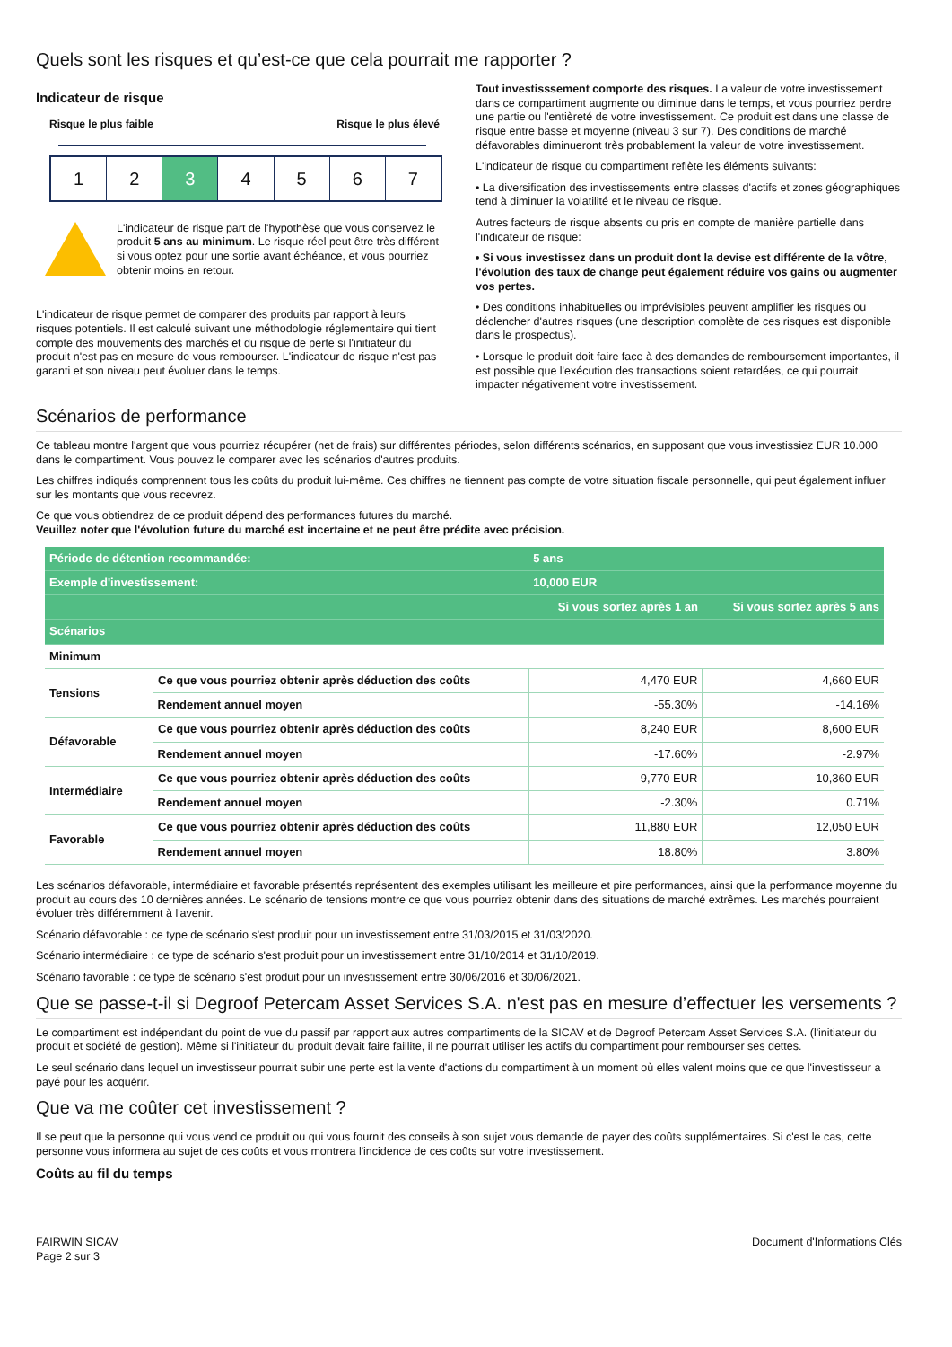Quels sont les risques et qu’est-ce que cela pourrait me rapporter ?
Indicateur de risque
Risque le plus faible Risque le plus élevé
1 2 3 4 5 6 7
L'indicateur de risque part de l'hypothèse que vous conservez le produit 5 ans au minimum. Le risque réel peut être très différent si vous optez pour une sortie avant échéance, et vous pourriez obtenir moins en retour.
L'indicateur de risque permet de comparer des produits par rapport à leurs risques potentiels. Il est calculé suivant une méthodologie réglementaire qui tient compte des mouvements des marchés et du risque de perte si l'initiateur du produit n'est pas en mesure de vous rembourser. L'indicateur de risque n'est pas garanti et son niveau peut évoluer dans le temps.
Tout investisssement comporte des risques. La valeur de votre investissement dans ce compartiment augmente ou diminue dans le temps, et vous pourriez perdre une partie ou l'entièreté de votre investissement. Ce produit est dans une classe de risque entre basse et moyenne (niveau 3 sur 7). Des conditions de marché défavorables diminueront très probablement la valeur de votre investissement.
L'indicateur de risque du compartiment reflète les éléments suivants:
• La diversification des investissements entre classes d'actifs et zones géographiques tend à diminuer la volatilité et le niveau de risque.
Autres facteurs de risque absents ou pris en compte de manière partielle dans l'indicateur de risque:
• Si vous investissez dans un produit dont la devise est différente de la vôtre, l'évolution des taux de change peut également réduire vos gains ou augmenter vos pertes.
• Des conditions inhabituelles ou imprévisibles peuvent amplifier les risques ou déclencher d'autres risques (une description complète de ces risques est disponible dans le prospectus).
• Lorsque le produit doit faire face à des demandes de remboursement importantes, il est possible que l'exécution des transactions soient retardées, ce qui pourrait impacter négativement votre investissement.
Scénarios de performance
Ce tableau montre l'argent que vous pourriez récupérer (net de frais) sur différentes périodes, selon différents scénarios, en supposant que vous investissiez EUR 10.000 dans le compartiment. Vous pouvez le comparer avec les scénarios d'autres produits.
Les chiffres indiqués comprennent tous les coûts du produit lui-même. Ces chiffres ne tiennent pas compte de votre situation fiscale personnelle, qui peut également influer sur les montants que vous recevrez.
Ce que vous obtiendrez de ce produit dépend des performances futures du marché.
Veuillez noter que l'évolution future du marché est incertaine et ne peut être prédite avec précision.
| Période de détention recommandée: | | 5 ans | |
| --- | --- | --- | --- |
| Exemple d'investissement: | | 10,000 EUR | |
| | | Si vous sortez après 1 an | Si vous sortez après 5 ans |
| Scénarios | | | |
| Minimum | | | |
| Tensions | Ce que vous pourriez obtenir après déduction des coûts | 4,470 EUR | 4,660 EUR |
| | Rendement annuel moyen | -55.30% | -14.16% |
| Défavorable | Ce que vous pourriez obtenir après déduction des coûts | 8,240 EUR | 8,600 EUR |
| | Rendement annuel moyen | -17.60% | -2.97% |
| Intermédiaire | Ce que vous pourriez obtenir après déduction des coûts | 9,770 EUR | 10,360 EUR |
| | Rendement annuel moyen | -2.30% | 0.71% |
| Favorable | Ce que vous pourriez obtenir après déduction des coûts | 11,880 EUR | 12,050 EUR |
| | Rendement annuel moyen | 18.80% | 3.80% |
Les scénarios défavorable, intermédiaire et favorable présentés représentent des exemples utilisant les meilleure et pire performances, ainsi que la performance moyenne du produit au cours des 10 dernières années. Le scénario de tensions montre ce que vous pourriez obtenir dans des situations de marché extrêmes. Les marchés pourraient évoluer très différemment à l'avenir.
Scénario défavorable : ce type de scénario s'est produit pour un investissement entre 31/03/2015 et 31/03/2020.
Scénario intermédiaire : ce type de scénario s'est produit pour un investissement entre 31/10/2014 et 31/10/2019.
Scénario favorable : ce type de scénario s'est produit pour un investissement entre 30/06/2016 et 30/06/2021.
Que se passe-t-il si Degroof Petercam Asset Services S.A. n'est pas en mesure d’effectuer les versements ?
Le compartiment est indépendant du point de vue du passif par rapport aux autres compartiments de la SICAV et de Degroof Petercam Asset Services S.A. (l'initiateur du produit et société de gestion). Même si l'initiateur du produit devait faire faillite, il ne pourrait utiliser les actifs du compartiment pour rembourser ses dettes.
Le seul scénario dans lequel un investisseur pourrait subir une perte est la vente d'actions du compartiment à un moment où elles valent moins que ce que l'investisseur a payé pour les acquérir.
Que va me coûter cet investissement ?
Il se peut que la personne qui vous vend ce produit ou qui vous fournit des conseils à son sujet vous demande de payer des coûts supplémentaires. Si c'est le cas, cette personne vous informera au sujet de ces coûts et vous montrera l'incidence de ces coûts sur votre investissement.
Coûts au fil du temps
FAIRWIN SICAV
Page 2 sur 3
Document d'Informations Clés